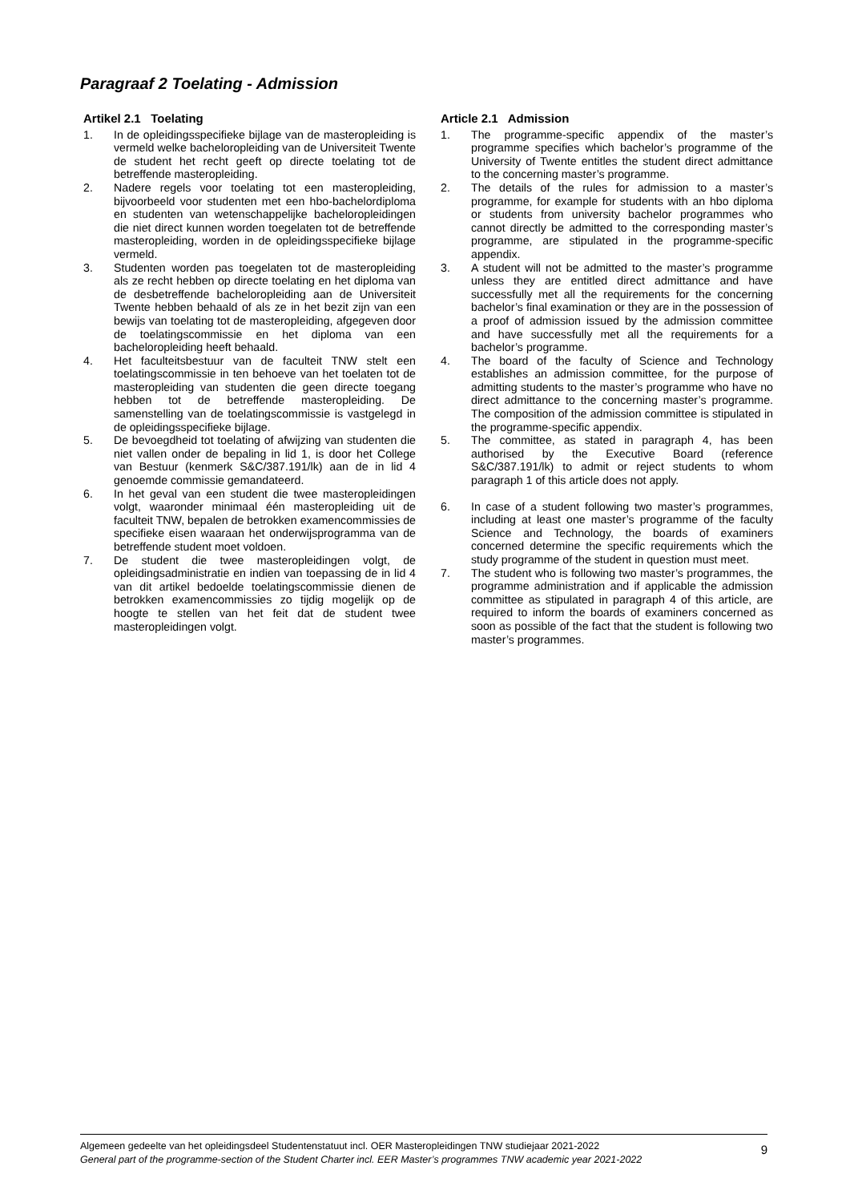Paragraaf 2 Toelating - Admission
Artikel 2.1 Toelating
1. In de opleidingsspecifieke bijlage van de masteropleiding is vermeld welke bacheloropleiding van de Universiteit Twente de student het recht geeft op directe toelating tot de betreffende masteropleiding.
2. Nadere regels voor toelating tot een masteropleiding, bijvoorbeeld voor studenten met een hbo-bachelordiploma en studenten van wetenschappelijke bacheloropleidingen die niet direct kunnen worden toegelaten tot de betreffende masteropleiding, worden in de opleidingsspecifieke bijlage vermeld.
3. Studenten worden pas toegelaten tot de masteropleiding als ze recht hebben op directe toelating en het diploma van de desbetreffende bacheloropleiding aan de Universiteit Twente hebben behaald of als ze in het bezit zijn van een bewijs van toelating tot de masteropleiding, afgegeven door de toelatingscommissie en het diploma van een bacheloropleiding heeft behaald.
4. Het faculteitsbestuur van de faculteit TNW stelt een toelatingscommissie in ten behoeve van het toelaten tot de masteropleiding van studenten die geen directe toegang hebben tot de betreffende masteropleiding. De samenstelling van de toelatingscommissie is vastgelegd in de opleidingsspecifieke bijlage.
5. De bevoegdheid tot toelating of afwijzing van studenten die niet vallen onder de bepaling in lid 1, is door het College van Bestuur (kenmerk S&C/387.191/lk) aan de in lid 4 genoemde commissie gemandateerd.
6. In het geval van een student die twee masteropleidingen volgt, waaronder minimaal één masteropleiding uit de faculteit TNW, bepalen de betrokken examencommissies de specifieke eisen waaraan het onderwijsprogramma van de betreffende student moet voldoen.
7. De student die twee masteropleidingen volgt, de opleidingsadministratie en indien van toepassing de in lid 4 van dit artikel bedoelde toelatingscommissie dienen de betrokken examencommissies zo tijdig mogelijk op de hoogte te stellen van het feit dat de student twee masteropleidingen volgt.
Article 2.1 Admission
1. The programme-specific appendix of the master’s programme specifies which bachelor’s programme of the University of Twente entitles the student direct admittance to the concerning master’s programme.
2. The details of the rules for admission to a master’s programme, for example for students with an hbo diploma or students from university bachelor programmes who cannot directly be admitted to the corresponding master’s programme, are stipulated in the programme-specific appendix.
3. A student will not be admitted to the master’s programme unless they are entitled direct admittance and have successfully met all the requirements for the concerning bachelor’s final examination or they are in the possession of a proof of admission issued by the admission committee and have successfully met all the requirements for a bachelor’s programme.
4. The board of the faculty of Science and Technology establishes an admission committee, for the purpose of admitting students to the master’s programme who have no direct admittance to the concerning master’s programme. The composition of the admission committee is stipulated in the programme-specific appendix.
5. The committee, as stated in paragraph 4, has been authorised by the Executive Board (reference S&C/387.191/lk) to admit or reject students to whom paragraph 1 of this article does not apply.
6. In case of a student following two master’s programmes, including at least one master’s programme of the faculty Science and Technology, the boards of examiners concerned determine the specific requirements which the study programme of the student in question must meet.
7. The student who is following two master’s programmes, the programme administration and if applicable the admission committee as stipulated in paragraph 4 of this article, are required to inform the boards of examiners concerned as soon as possible of the fact that the student is following two master’s programmes.
Algemeen gedeelte van het opleidingsdeel Studentenstatuut incl. OER Masteropleidingen TNW studiejaar 2021-2022
General part of the programme-section of the Student Charter incl. EER Master’s programmes TNW academic year 2021-2022
9